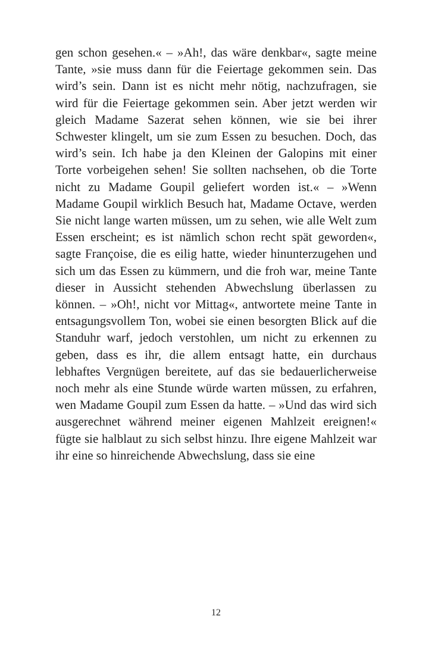gen schon gesehen.« – »Ah!, das wäre denkbar«, sagte meine Tante, »sie muss dann für die Feiertage gekommen sein. Das wird’s sein. Dann ist es nicht mehr nötig, nachzufragen, sie wird für die Feiertage gekommen sein. Aber jetzt werden wir gleich Madame Sazerat sehen können, wie sie bei ihrer Schwester klingelt, um sie zum Essen zu besuchen. Doch, das wird’s sein. Ich habe ja den Kleinen der Galopins mit einer Torte vorbeigehen sehen! Sie sollten nachsehen, ob die Torte nicht zu Madame Goupil geliefert worden ist.« – »Wenn Madame Goupil wirklich Besuch hat, Madame Octave, werden Sie nicht lange warten müssen, um zu sehen, wie alle Welt zum Essen erscheint; es ist nämlich schon recht spät geworden«, sagte Françoise, die es eilig hatte, wieder hinunterzugehen und sich um das Essen zu kümmern, und die froh war, meine Tante dieser in Aussicht stehenden Abwechslung überlassen zu können. – »Oh!, nicht vor Mittag«, antwortete meine Tante in entsagungsvollem Ton, wobei sie einen besorgten Blick auf die Standuhr warf, jedoch verstohlen, um nicht zu erkennen zu geben, dass es ihr, die allem entsagt hatte, ein durchaus lebhaftes Vergnügen bereitete, auf das sie bedauerlicherweise noch mehr als eine Stunde würde warten müssen, zu erfahren, wen Madame Goupil zum Essen da hatte. – »Und das wird sich ausgerechnet während meiner eigenen Mahlzeit ereignen!« fügte sie halblaut zu sich selbst hinzu. Ihre eigene Mahlzeit war ihr eine so hinreichende Abwechslung, dass sie eine
12